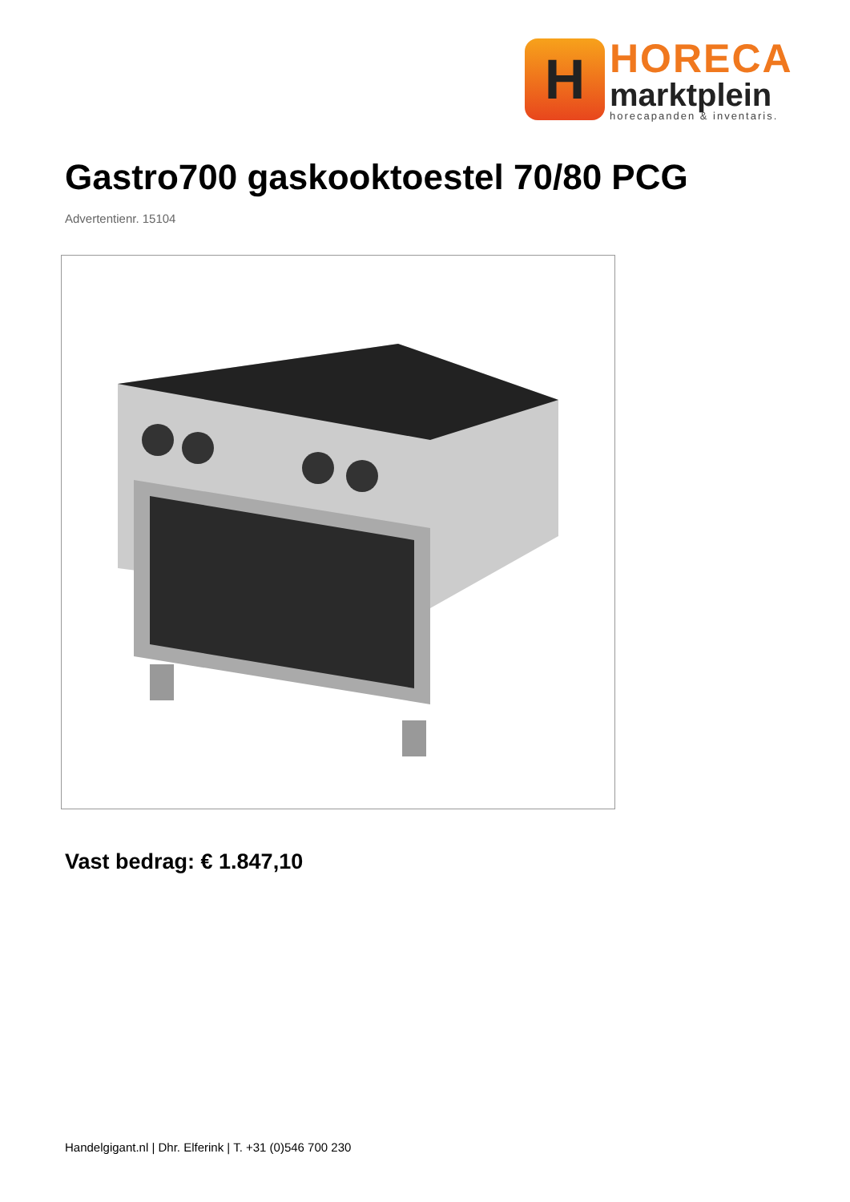H
HORECA
marktplein
horecapanden & inventaris.
Gastro700 gaskooktoestel 70/80 PCG
Advertentienr. 15104
Vast bedrag: € 1.847,10
Handelgigant.nl | Dhr. Elferink | T. +31 (0)546 700 230